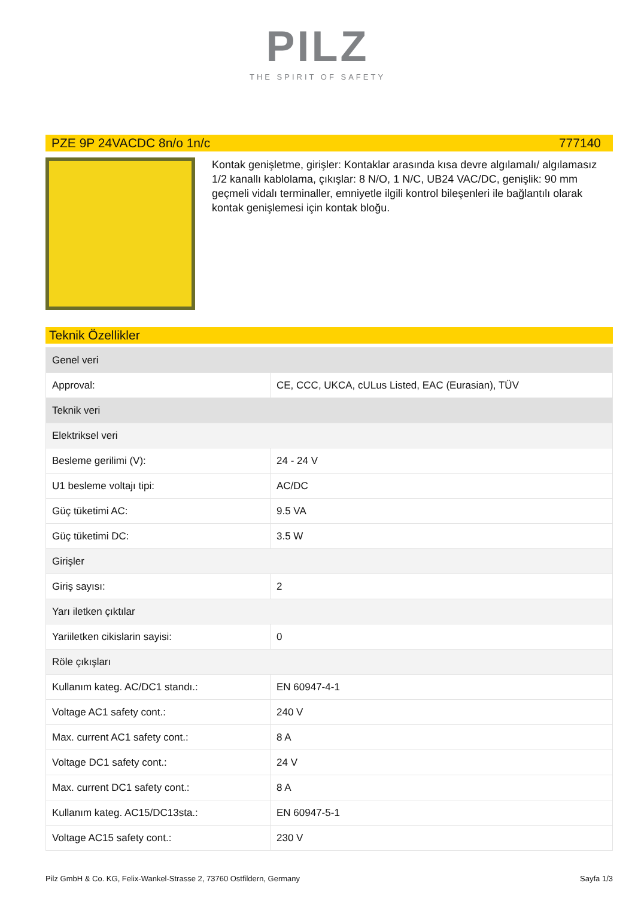PILZ
THE SPIRIT OF SAFETY
PZE 9P 24VACDC 8n/o 1n/c 777140
Kontak genişletme, girişler: Kontaklar arasında kısa devre algılamalı/ algılamasız 1/2 kanallı kablolama, çıkışlar: 8 N/O, 1 N/C, UB24 VAC/DC, genişlik: 90 mm geçmeli vidalı terminaller, emniyetle ilgili kontrol bileşenleri ile bağlantılı olarak kontak genişlemesi için kontak bloğu.
Teknik Özellikler
| Genel veri | |
| Approval: | CE, CCC, UKCA, cULus Listed, EAC (Eurasian), TÜV |
| Teknik veri | |
| Elektriksel veri | |
| Besleme gerilimi (V): | 24 - 24 V |
| U1 besleme voltajı tipi: | AC/DC |
| Güç tüketimi AC: | 9.5 VA |
| Güç tüketimi DC: | 3.5 W |
| Girişler | |
| Giriş sayısı: | 2 |
| Yarı iletken çıktılar | |
| Yariiletken cikislarin sayisi: | 0 |
| Röle çıkışları | |
| Kullanım kateg. AC/DC1 standı.: | EN 60947-4-1 |
| Voltage AC1 safety cont.: | 240 V |
| Max. current AC1 safety cont.: | 8 A |
| Voltage DC1 safety cont.: | 24 V |
| Max. current DC1 safety cont.: | 8 A |
| Kullanım kateg. AC15/DC13sta.: | EN 60947-5-1 |
| Voltage AC15 safety cont.: | 230 V |
Pilz GmbH & Co. KG, Felix-Wankel-Strasse 2, 73760 Ostfildern, Germany Sayfa 1/3